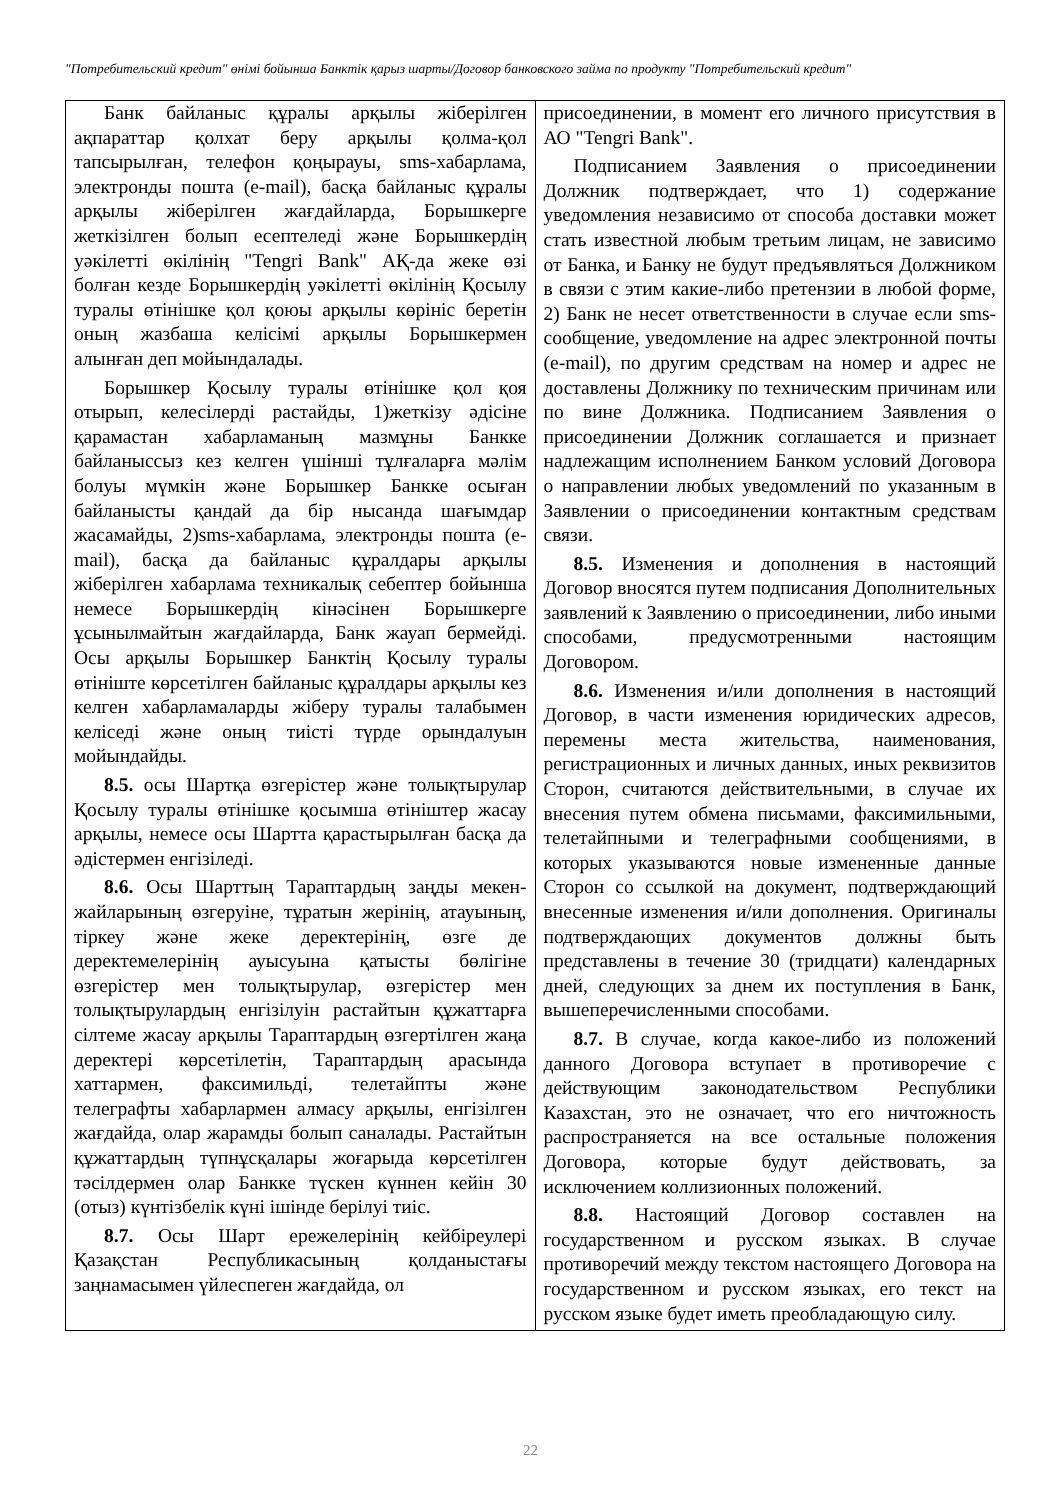"Потребительский кредит" өнімі бойынша Банктік қарыз шарты/Договор банковского займа по продукту "Потребительский кредит"
| Банк байланыс құралы арқылы жіберілген ақпараттар қолхат беру арқылы қолма-қол тапсырылған, телефон қоңырауы, sms-хабарлама, электронды пошта (e-mail), басқа байланыс құралы арқылы жіберілген жағдайларда, Борышкерге жеткізілген болып есептеледі және Борышкердің уәкілетті өкілінің "Tengri Bank" АҚ-да жеке өзі болған кезде Борышкердің уәкілетті өкілінің Қосылу туралы өтінішке қол қоюы арқылы көрініс беретін оның жазбаша келісімі арқылы Борышкермен алынған деп мойындалады. Борышкер Қосылу туралы өтінішке қол қоя отырып, келесілерді растайды, 1)жеткізу әдісіне қарамастан хабарламаның мазмұны Банкке байланыссыз кез келген үшінші тұлғаларға мәлім болуы мүмкін және Борышкер Банкке осыған байланысты қандай да бір нысанда шағымдар жасамайды, 2)sms-хабарлама, электронды пошта (e-mail), басқа да байланыс құралдары арқылы жіберілген хабарлама техникалық себептер бойынша немесе Борышкердің кінәсінен Борышкерге ұсынылмайтын жағдайларда, Банк жауап бермейді. Осы арқылы Борышкер Банктің Қосылу туралы өтініште көрсетілген байланыс құралдары арқылы кез келген хабарламаларды жіберу туралы талабымен келіседі және оның тиісті түрде орындалуын мойындайды. 8.5. осы Шартқа өзгерістер және толықтырулар Қосылу туралы өтінішке қосымша өтініштер жасау арқылы, немесе осы Шартта қарастырылған басқа да әдістермен енгізіледі. 8.6. Осы Шарттың Тараптардың заңды мекен-жайларының өзгеруіне, тұратын жерінің, атауының, тіркеу және жеке деректерінің, өзге де деректемелерінің ауысуына қатысты бөлігіне өзгерістер мен толықтырулар, өзгерістер мен толықтырулардың енгізілуін растайтын құжаттарға сілтеме жасау арқылы Тараптардың өзгертілген жаңа деректері көрсетілетін, Тараптардың арасында хаттармен, факсимильді, телетайпты және телеграфты хабарлармен алмасу арқылы, енгізілген жағдайда, олар жарамды болып саналады. Растайтын құжаттардың түпнұсқалары жоғарыда көрсетілген тәсілдермен олар Банкке түскен күннен кейін 30 (отыз) күнтізбелік күні ішінде берілуі тиіс. 8.7. Осы Шарт ережелерінің кейбіреулері Қазақстан Республикасының қолданыстағы заңнамасымен үйлеспеген жағдайда, ол | присоединении, в момент его личного присутствия в АО "Tengri Bank". Подписанием Заявления о присоединении Должник подтверждает, что 1) содержание уведомления независимо от способа доставки может стать известной любым третьим лицам, не зависимо от Банка, и Банку не будут предъявляться Должником в связи с этим какие-либо претензии в любой форме, 2) Банк не несет ответственности в случае если sms-сообщение, уведомление на адрес электронной почты (e-mail), по другим средствам на номер и адрес не доставлены Должнику по техническим причинам или по вине Должника. Подписанием Заявления о присоединении Должник соглашается и признает надлежащим исполнением Банком условий Договора о направлении любых уведомлений по указанным в Заявлении о присоединении контактным средствам связи. 8.5. Изменения и дополнения в настоящий Договор вносятся путем подписания Дополнительных заявлений к Заявлению о присоединении, либо иными способами, предусмотренными настоящим Договором. 8.6. Изменения и/или дополнения в настоящий Договор, в части изменения юридических адресов, перемены места жительства, наименования, регистрационных и личных данных, иных реквизитов Сторон, считаются действительными, в случае их внесения путем обмена письмами, факсимильными, телетайпными и телеграфными сообщениями, в которых указываются новые измененные данные Сторон со ссылкой на документ, подтверждающий внесенные изменения и/или дополнения. Оригиналы подтверждающих документов должны быть представлены в течение 30 (тридцати) календарных дней, следующих за днем их поступления в Банк, вышеперечисленными способами. 8.7. В случае, когда какое-либо из положений данного Договора вступает в противоречие с действующим законодательством Республики Казахстан, это не означает, что его ничтожность распространяется на все остальные положения Договора, которые будут действовать, за исключением коллизионных положений. 8.8. Настоящий Договор составлен на государственном и русском языках. В случае противоречий между текстом настоящего Договора на государственном и русском языках, его текст на русском языке будет иметь преобладающую силу. |
22